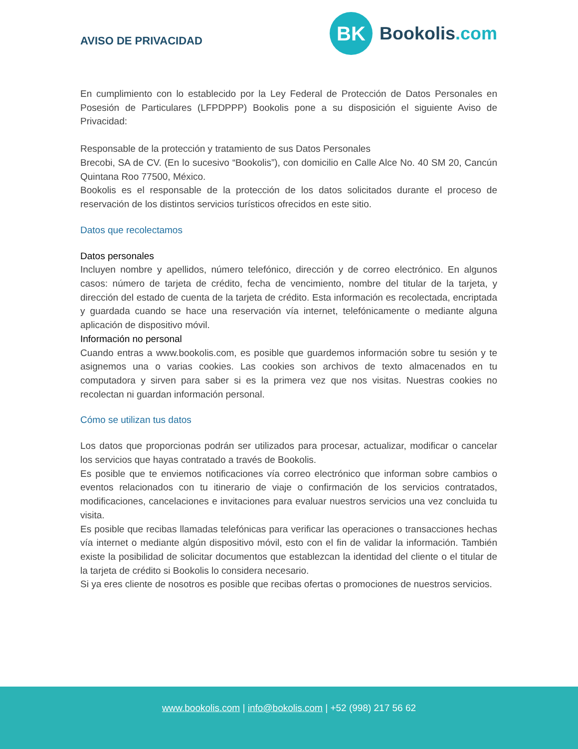AVISO DE PRIVACIDAD
BK
Bookolis.com
En cumplimiento con lo establecido por la Ley Federal de Protección de Datos Personales en Posesión de Particulares (LFPDPPP) Bookolis pone a su disposición el siguiente Aviso de Privacidad:
Responsable de la protección y tratamiento de sus Datos Personales
Brecobi, SA de CV. (En lo sucesivo “Bookolis”), con domicilio en Calle Alce No. 40 SM 20, Cancún Quintana Roo 77500, México.
Bookolis es el responsable de la protección de los datos solicitados durante el proceso de reservación de los distintos servicios turísticos ofrecidos en este sitio.
Datos que recolectamos
Datos personales
Incluyen nombre y apellidos, número telefónico, dirección y de correo electrónico. En algunos casos: número de tarjeta de crédito, fecha de vencimiento, nombre del titular de la tarjeta, y dirección del estado de cuenta de la tarjeta de crédito. Esta información es recolectada, encriptada y guardada cuando se hace una reservación vía internet, telefónicamente o mediante alguna aplicación de dispositivo móvil.
Información no personal
Cuando entras a www.bookolis.com, es posible que guardemos información sobre tu sesión y te asignemos una o varias cookies. Las cookies son archivos de texto almacenados en tu computadora y sirven para saber si es la primera vez que nos visitas. Nuestras cookies no recolectan ni guardan información personal.
Cómo se utilizan tus datos
Los datos que proporcionas podrán ser utilizados para procesar, actualizar, modificar o cancelar los servicios que hayas contratado a través de Bookolis.
Es posible que te enviemos notificaciones vía correo electrónico que informan sobre cambios o eventos relacionados con tu itinerario de viaje o confirmación de los servicios contratados, modificaciones, cancelaciones e invitaciones para evaluar nuestros servicios una vez concluida tu visita.
Es posible que recibas llamadas telefónicas para verificar las operaciones o transacciones hechas vía internet o mediante algún dispositivo móvil, esto con el fin de validar la información. También existe la posibilidad de solicitar documentos que establezcan la identidad del cliente o el titular de la tarjeta de crédito si Bookolis lo considera necesario.
Si ya eres cliente de nosotros es posible que recibas ofertas o promociones de nuestros servicios.
www.bookolis.com | info@bokolis.com | +52 (998) 217 56 62